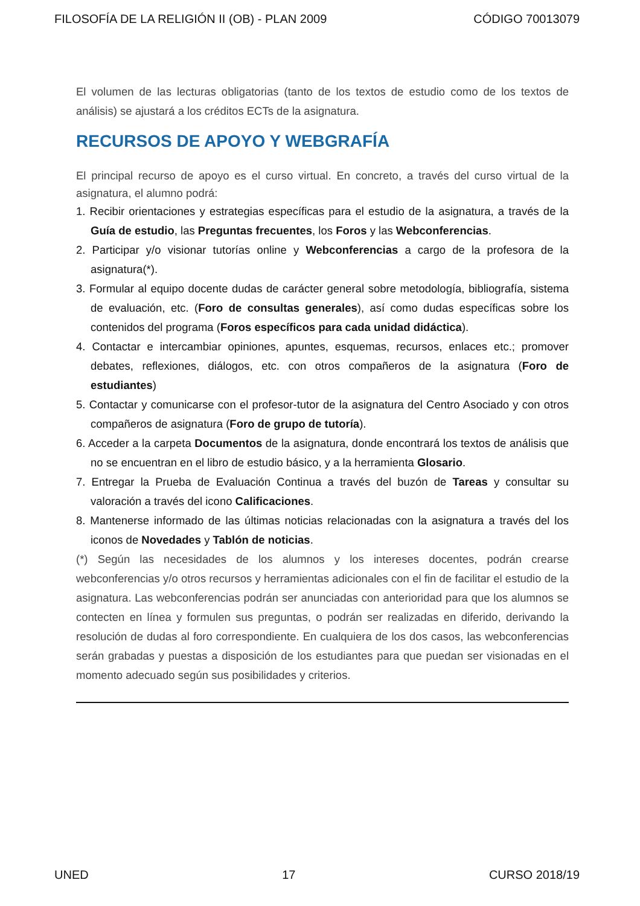FILOSOFÍA DE LA RELIGIÓN II (OB) - PLAN 2009 CÓDIGO 70013079
El volumen de las lecturas obligatorias (tanto de los textos de estudio como de los textos de análisis) se ajustará a los créditos ECTs de la asignatura.
RECURSOS DE APOYO Y WEBGRAFÍA
El principal recurso de apoyo es el curso virtual. En concreto, a través del curso virtual de la asignatura, el alumno podrá:
1. Recibir orientaciones y estrategias específicas para el estudio de la asignatura, a través de la Guía de estudio, las Preguntas frecuentes, los Foros y las Webconferencias.
2. Participar y/o visionar tutorías online y Webconferencias a cargo de la profesora de la asignatura(*).
3. Formular al equipo docente dudas de carácter general sobre metodología, bibliografía, sistema de evaluación, etc. (Foro de consultas generales), así como dudas específicas sobre los contenidos del programa (Foros específicos para cada unidad didáctica).
4. Contactar e intercambiar opiniones, apuntes, esquemas, recursos, enlaces etc.; promover debates, reflexiones, diálogos, etc. con otros compañeros de la asignatura (Foro de estudiantes)
5. Contactar y comunicarse con el profesor-tutor de la asignatura del Centro Asociado y con otros compañeros de asignatura (Foro de grupo de tutoría).
6. Acceder a la carpeta Documentos de la asignatura, donde encontrará los textos de análisis que no se encuentran en el libro de estudio básico, y a la herramienta Glosario.
7. Entregar la Prueba de Evaluación Continua a través del buzón de Tareas y consultar su valoración a través del icono Calificaciones.
8. Mantenerse informado de las últimas noticias relacionadas con la asignatura a través del los iconos de Novedades y Tablón de noticias.
(*) Según las necesidades de los alumnos y los intereses docentes, podrán crearse webconferencias y/o otros recursos y herramientas adicionales con el fin de facilitar el estudio de la asignatura. Las webconferencias podrán ser anunciadas con anterioridad para que los alumnos se contecten en línea y formulen sus preguntas, o podrán ser realizadas en diferido, derivando la resolución de dudas al foro correspondiente. En cualquiera de los dos casos, las webconferencias serán grabadas y puestas a disposición de los estudiantes para que puedan ser visionadas en el momento adecuado según sus posibilidades y criterios.
UNED 17 CURSO 2018/19